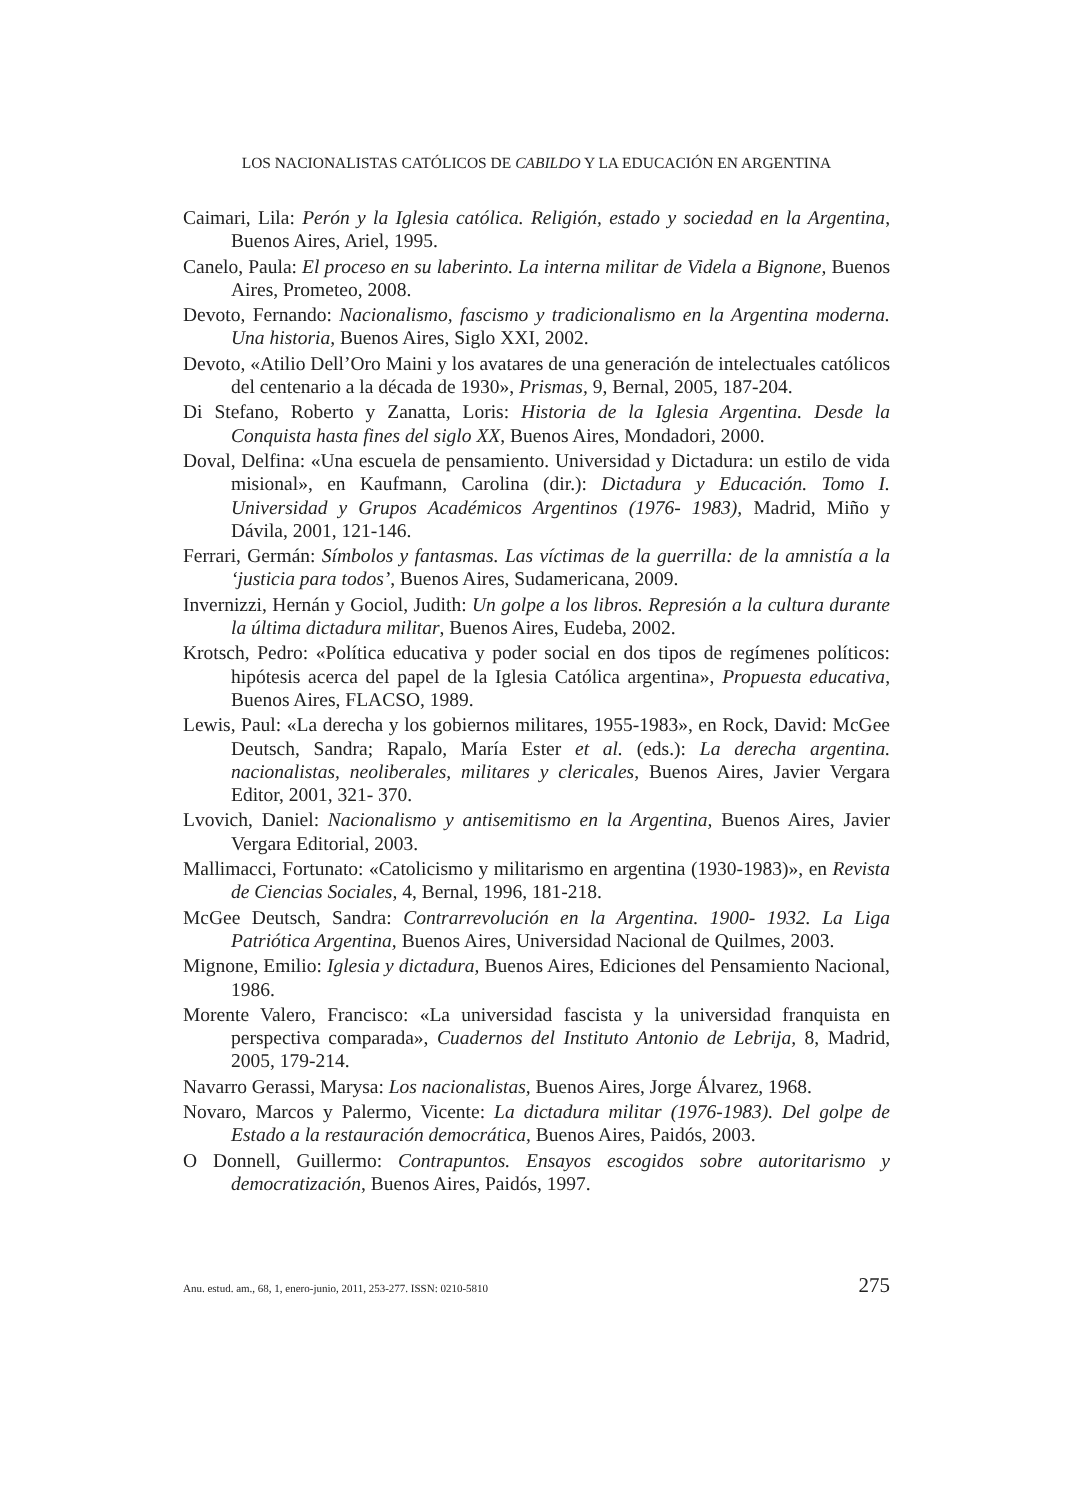LOS NACIONALISTAS CATÓLICOS DE CABILDO Y LA EDUCACIÓN EN ARGENTINA
Caimari, Lila: Perón y la Iglesia católica. Religión, estado y sociedad en la Argentina, Buenos Aires, Ariel, 1995.
Canelo, Paula: El proceso en su laberinto. La interna militar de Videla a Bignone, Buenos Aires, Prometeo, 2008.
Devoto, Fernando: Nacionalismo, fascismo y tradicionalismo en la Argentina moderna. Una historia, Buenos Aires, Siglo XXI, 2002.
Devoto, «Atilio Dell’Oro Maini y los avatares de una generación de intelectuales católicos del centenario a la década de 1930», Prismas, 9, Bernal, 2005, 187-204.
Di Stefano, Roberto y Zanatta, Loris: Historia de la Iglesia Argentina. Desde la Conquista hasta fines del siglo XX, Buenos Aires, Mondadori, 2000.
Doval, Delfina: «Una escuela de pensamiento. Universidad y Dictadura: un estilo de vida misional», en Kaufmann, Carolina (dir.): Dictadura y Educación. Tomo I. Universidad y Grupos Académicos Argentinos (1976- 1983), Madrid, Miño y Dávila, 2001, 121-146.
Ferrari, Germán: Símbolos y fantasmas. Las víctimas de la guerrilla: de la amnistía a la ‘justicia para todos’, Buenos Aires, Sudamericana, 2009.
Invernizzi, Hernán y Gociol, Judith: Un golpe a los libros. Represión a la cultura durante la última dictadura militar, Buenos Aires, Eudeba, 2002.
Krotsch, Pedro: «Política educativa y poder social en dos tipos de regímenes políticos: hipótesis acerca del papel de la Iglesia Católica argentina», Propuesta educativa, Buenos Aires, FLACSO, 1989.
Lewis, Paul: «La derecha y los gobiernos militares, 1955-1983», en Rock, David: McGee Deutsch, Sandra; Rapalo, María Ester et al. (eds.): La derecha argentina. nacionalistas, neoliberales, militares y clericales, Buenos Aires, Javier Vergara Editor, 2001, 321- 370.
Lvovich, Daniel: Nacionalismo y antisemitismo en la Argentina, Buenos Aires, Javier Vergara Editorial, 2003.
Mallimacci, Fortunato: «Catolicismo y militarismo en argentina (1930-1983)», en Revista de Ciencias Sociales, 4, Bernal, 1996, 181-218.
McGee Deutsch, Sandra: Contrarrevolución en la Argentina. 1900- 1932. La Liga Patriótica Argentina, Buenos Aires, Universidad Nacional de Quilmes, 2003.
Mignone, Emilio: Iglesia y dictadura, Buenos Aires, Ediciones del Pensamiento Nacional, 1986.
Morente Valero, Francisco: «La universidad fascista y la universidad franquista en perspectiva comparada», Cuadernos del Instituto Antonio de Lebrija, 8, Madrid, 2005, 179-214.
Navarro Gerassi, Marysa: Los nacionalistas, Buenos Aires, Jorge Álvarez, 1968.
Novaro, Marcos y Palermo, Vicente: La dictadura militar (1976-1983). Del golpe de Estado a la restauración democrática, Buenos Aires, Paidós, 2003.
O Donnell, Guillermo: Contrapuntos. Ensayos escogidos sobre autoritarismo y democratización, Buenos Aires, Paidós, 1997.
Anu. estud. am., 68, 1, enero-junio, 2011, 253-277. ISSN: 0210-5810 275